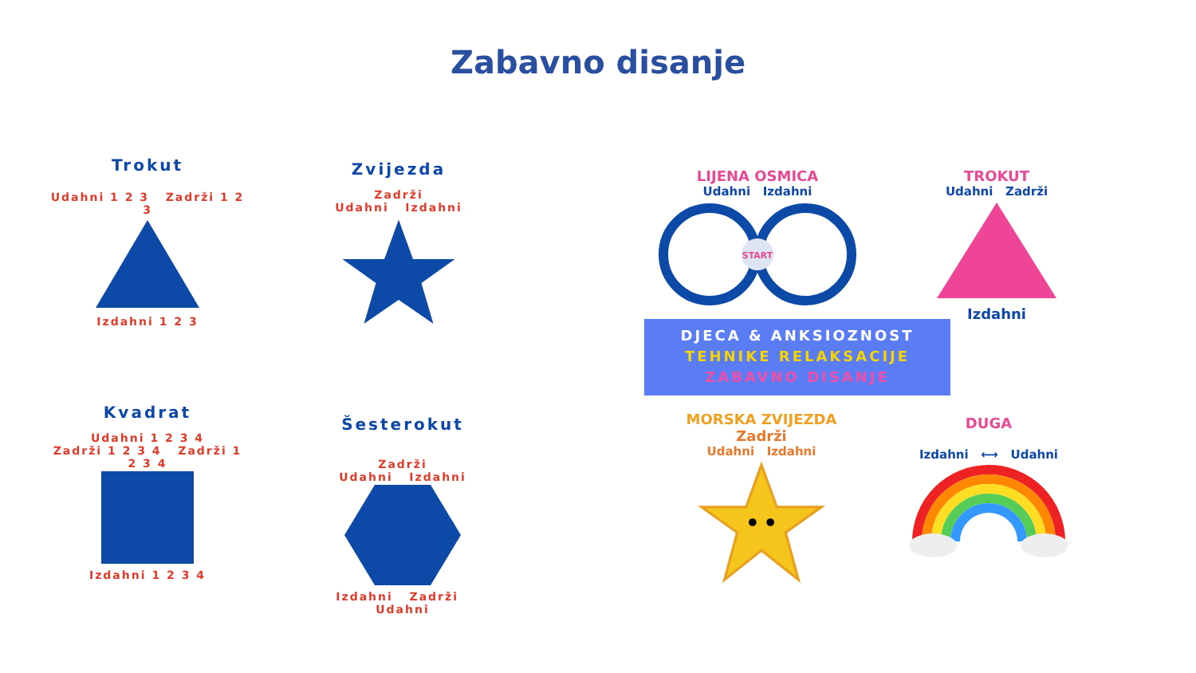Zabavno disanje
Trokut
Udahni 1 2 3 Zadrži 1 2 3
Izdahni 1 2 3
Zvijezda
Zadrži
Udahni Izdahni
Kvadrat
Udahni 1 2 3 4
Zadrži 1 2 3 4 Zadrži 1 2 3 4
Izdahni 1 2 3 4
Šesterokut
Zadrži
Udahni Izdahni
Izdahni Zadrži Udahni
LIJENA OSMICA
Udahni Izdahni
START
TROKUT
Udahni Zadrži
Izdahni
DJECA & ANKSIOZNOST
TEHNIKE RELAKSACIJE
ZABAVNO DISANJE
MORSKA ZVIJEZDA
Zadrži
Udahni Izdahni
DUGA
Izdahni ⟷ Udahni